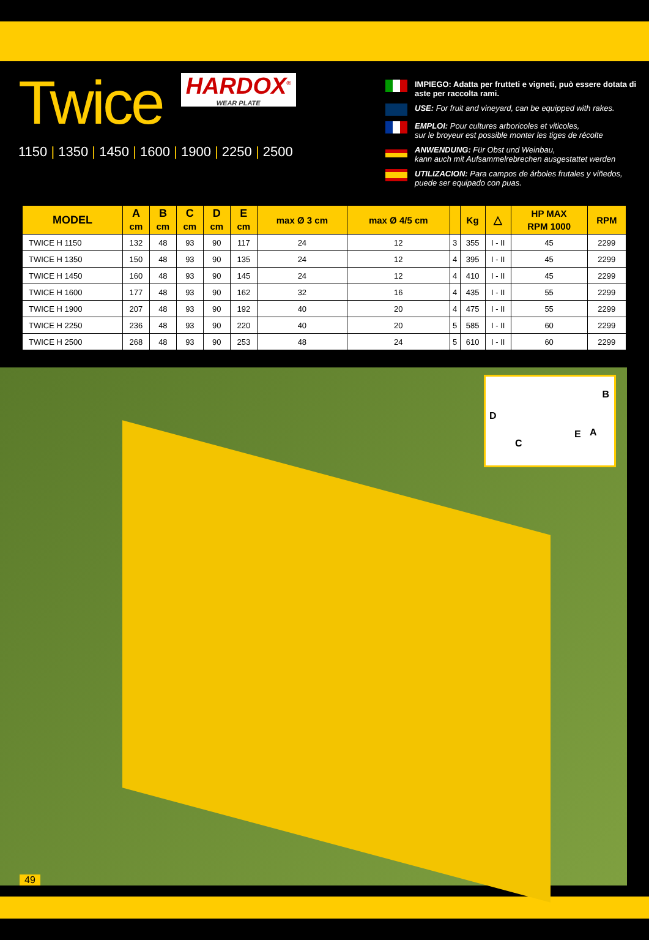Twice
HARDOX<sup>®</sup> WEAR PLATE
1150 | 1350 | 1450 | 1600 | 1900 | 2250 | 2500
IMPIEGO: Adatta per frutteti e vigneti, può essere dotata di aste per raccolta rami.
USE: For fruit and vineyard, can be equipped with rakes.
EMPLOI: Pour cultures arboricoles et viticoles,
sur le broyeur est possible monter les tiges de récolte
ANWENDUNG: Für Obst und Weinbau,
kann auch mit Aufsammelrebrechen ausgestattet werden
UTILIZACION: Para campos de árboles frutales y viñedos, puede ser equipado con puas.
| MODEL | A cm | B cm | C cm | D cm | E cm | max Ø 3 cm | max Ø 4/5 cm | | Kg | △ | HP MAX RPM 1000 | RPM |
| --- | --- | --- | --- | --- | --- | --- | --- | --- | --- | --- | --- | --- |
| TWICE H 1150 | 132 | 48 | 93 | 90 | 117 | 24 | 12 | 3 | 355 | I - II | 45 | 2299 |
| TWICE H 1350 | 150 | 48 | 93 | 90 | 135 | 24 | 12 | 4 | 395 | I - II | 45 | 2299 |
| TWICE H 1450 | 160 | 48 | 93 | 90 | 145 | 24 | 12 | 4 | 410 | I - II | 45 | 2299 |
| TWICE H 1600 | 177 | 48 | 93 | 90 | 162 | 32 | 16 | 4 | 435 | I - II | 55 | 2299 |
| TWICE H 1900 | 207 | 48 | 93 | 90 | 192 | 40 | 20 | 4 | 475 | I - II | 55 | 2299 |
| TWICE H 2250 | 236 | 48 | 93 | 90 | 220 | 40 | 20 | 5 | 585 | I - II | 60 | 2299 |
| TWICE H 2500 | 268 | 48 | 93 | 90 | 253 | 48 | 24 | 5 | 610 | I - II | 60 | 2299 |
B
D
C
E A
49